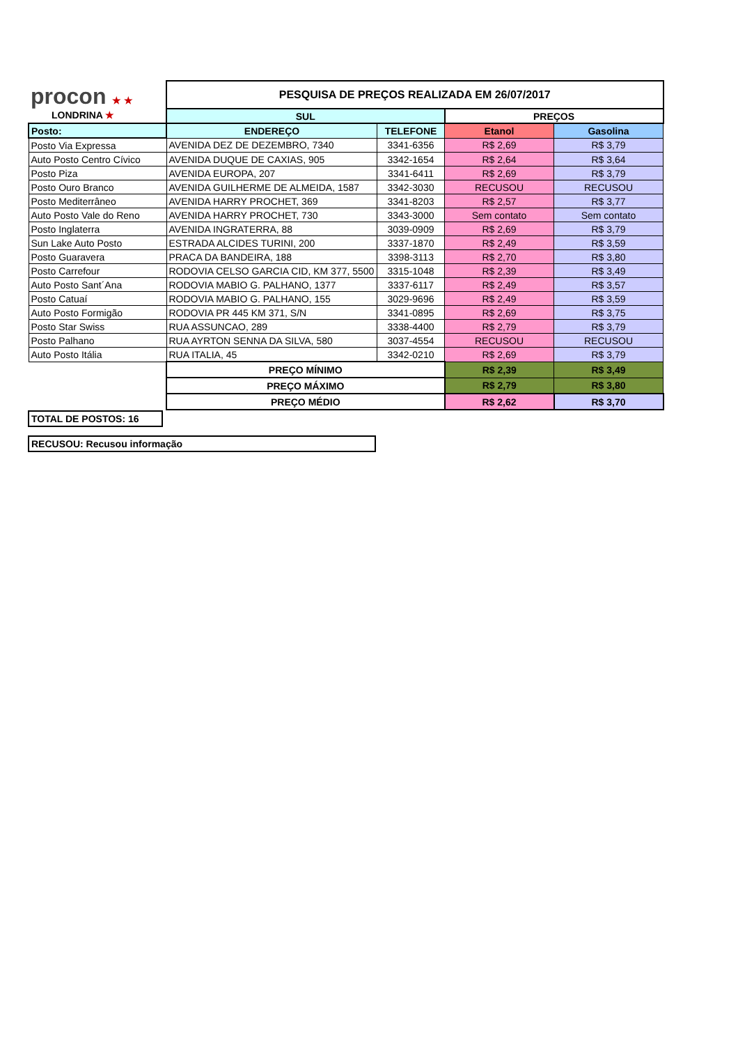| procon ★ ★ LONDRINA ★ | PESQUISA DE PREÇOS REALIZADA EM 26/07/2017 | | | |
| | SUL | | PREÇOS | |
| Posto: | ENDEREÇO | TELEFONE | Etanol | Gasolina |
| Posto Via Expressa | AVENIDA DEZ DE DEZEMBRO, 7340 | 3341-6356 | R$ 2,69 | R$ 3,79 |
| Auto Posto Centro Cívico | AVENIDA DUQUE DE CAXIAS, 905 | 3342-1654 | R$ 2,64 | R$ 3,64 |
| Posto Piza | AVENIDA EUROPA, 207 | 3341-6411 | R$ 2,69 | R$ 3,79 |
| Posto Ouro Branco | AVENIDA GUILHERME DE ALMEIDA, 1587 | 3342-3030 | RECUSOU | RECUSOU |
| Posto Mediterrâneo | AVENIDA HARRY PROCHET, 369 | 3341-8203 | R$ 2,57 | R$ 3,77 |
| Auto Posto Vale do Reno | AVENIDA HARRY PROCHET, 730 | 3343-3000 | Sem contato | Sem contato |
| Posto Inglaterra | AVENIDA INGRATERRA, 88 | 3039-0909 | R$ 2,69 | R$ 3,79 |
| Sun Lake Auto Posto | ESTRADA ALCIDES TURINI, 200 | 3337-1870 | R$ 2,49 | R$ 3,59 |
| Posto Guaravera | PRACA DA BANDEIRA, 188 | 3398-3113 | R$ 2,70 | R$ 3,80 |
| Posto Carrefour | RODOVIA CELSO GARCIA CID, KM 377, 5500 | 3315-1048 | R$ 2,39 | R$ 3,49 |
| Auto Posto Sant´Ana | RODOVIA MABIO G. PALHANO, 1377 | 3337-6117 | R$ 2,49 | R$ 3,57 |
| Posto Catuaí | RODOVIA MABIO G. PALHANO, 155 | 3029-9696 | R$ 2,49 | R$ 3,59 |
| Auto Posto Formigão | RODOVIA PR 445 KM 371, S/N | 3341-0895 | R$ 2,69 | R$ 3,75 |
| Posto Star Swiss | RUA ASSUNCAO, 289 | 3338-4400 | R$ 2,79 | R$ 3,79 |
| Posto Palhano | RUA AYRTON SENNA DA SILVA, 580 | 3037-4554 | RECUSOU | RECUSOU |
| Auto Posto Itália | RUA ITALIA, 45 | 3342-0210 | R$ 2,69 | R$ 3,79 |
| | PREÇO MÍNIMO | | R$ 2,39 | R$ 3,49 |
| | PREÇO MÁXIMO | | R$ 2,79 | R$ 3,80 |
| | PREÇO MÉDIO | | R$ 2,62 | R$ 3,70 |
TOTAL DE POSTOS: 16
RECUSOU: Recusou informação